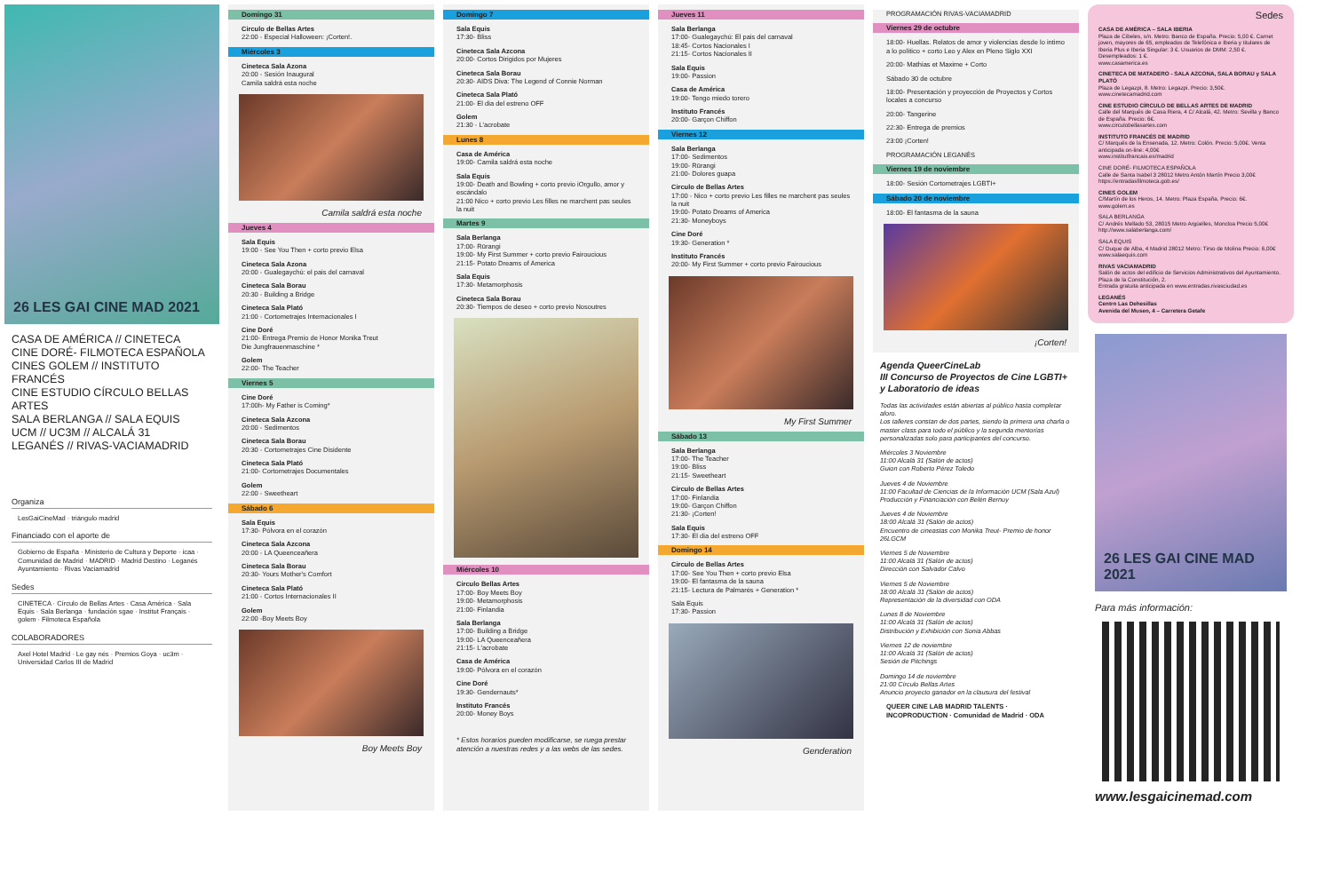26 LES GAI CINE MAD 2021
CASA DE AMÉRICA // CINETECA
CINE DORÉ- FILMOTECA ESPAÑOLA
CINES GOLEM // INSTITUTO FRANCÉS
CINE ESTUDIO CÍRCULO BELLAS ARTES
SALA BERLANGA // SALA EQUIS
UCM // UC3M // ALCALÁ 31
LEGANÉS // RIVAS-VACIAMADRID
Organiza
LesGaiCineMad · triángulo madrid
Financiado con el aporte de
Gobierno de España · Ministerio de Cultura y Deporte · icaa · Comunidad de Madrid · MADRID · Madrid Destino · Leganés Ayuntamiento · Rivas Vaciamadrid
Sedes
CINETECA · Círculo de Bellas Artes · Casa América · Sala Equis · Sala Berlanga · fundación sgae · Institut Français · golem · Filmoteca Española
COLABORADORES
Axel Hotel Madrid · Le gay nés · Premios Goya · uc3m · Universidad Carlos III de Madrid
Domingo 31
Circulo de Bellas Artes
22:00 - Especial Halloween: ¡Corten!.
Miércoles 3
Cineteca Sala Azona
20:00 - Sesión Inaugural
Camila saldrá esta noche
Camila saldrá esta noche
Jueves 4
Sala Equis
19:00 - See You Then + corto previo Elsa
Cineteca Sala Azona
20:00 - Gualegaychú: el pais del carnaval
Cineteca Sala Borau
20:30 - Building a Bridge
Cineteca Sala Plató
21:00 - Cortometrajes Internacionales I
Cine Doré
21:00- Entrega Premio de Honor Monika Treut
Die Jungfrauenmaschine *
Golem
22:00- The Teacher
Viernes 5
Cine Doré
17:00h- My Father is Coming*
Cineteca Sala Azcona
20:00 - Sedimentos
Cineteca Sala Borau
20:30 - Cortometrajes Cine Disidente
Cineteca Sala Plató
21:00- Cortometrajes Documentales
Golem
22:00 - Sweetheart
Sábado 6
Sala Equis
17:30- Pólvora en el corazón
Cineteca Sala Azcona
20:00 - LA Queenceañera
Cineteca Sala Borau
20:30- Yours Mother's Comfort
Cineteca Sala Plató
21:00 - Cortos Internacionales II
Golem
22:00 -Boy Meets Boy
Boy Meets Boy
Domingo 7
Sala Equis
17:30- Bliss
Cineteca Sala Azcona
20:00- Cortos Dirigidos por Mujeres
Cineteca Sala Borau
20:30- AIDS Diva: The Legend of Connie Norman
Cineteca Sala Plató
21:00- El dia del estreno OFF
Golem
21:30 - L'acrobate
Lunes 8
Casa de América
19:00- Camila saldrá esta noche
Sala Equis
19:00- Death and Bowling + corto previo iOrgullo, amor y escándalo
21:00 Nico + corto previo Les filles ne marchent pas seules la nuit
Martes 9
Sala Berlanga
17:00- Rūrangi
19:00- My First Summer + corto previo Fairoucious
21:15- Potato Dreams of America
Sala Equis
17:30- Metamorphosis
Cineteca Sala Borau
20:30- Tiempos de deseo + corto previo Nosoutres
Miércoles 10
Circulo Bellas Artes
17:00- Boy Meets Boy
19:00- Metamorphosis
21:00- Finlandia
Sala Berlanga
17:00- Building a Bridge
19:00- LA Queenceañera
21:15- L'acrobate
Casa de América
19:00- Pólvora en el corazón
Cine Doré
19:30- Gendernauts*
Instituto Francés
20:00- Money Boys
* Estos horarios pueden modificarse, se ruega prestar atención a nuestras redes y a las webs de las sedes.
Jueves 11
Sala Berlanga
17:00- Gualegaychú: El pais del carnaval
18:45- Cortos Nacionales I
21:15- Cortos Nacionales II
Sala Equis
19:00- Passion
Casa de América
19:00- Tengo miedo torero
Instituto Francés
20:00- Garçon Chiffon
Viernes 12
Sala Berlanga
17:00- Sedimentos
19:00- Rūrangi
21:00- Dolores guapa
Circulo de Bellas Artes
17:00 - Nico + corto previo Les filles ne marchent pas seules la nuit
19:00- Potato Dreams of America
21:30- Moneyboys
Cine Doré
19:30- Generation *
Instituto Francés
20:00- My First Summer + corto previo Fairoucious
My First Summer
Sábado 13
Sala Berlanga
17:00- The Teacher
19:00- Bliss
21:15- Sweetheart
Circulo de Bellas Artes
17:00- Finlandia
19:00- Garçon Chiffon
21:30- ¡Corten!
Sala Equis
17:30- El dia del estreno OFF
Domingo 14
Circulo de Bellas Artes
17:00- See You Then + corto previo Elsa
19:00- El fantasma de la sauna
21:15- Lectura de Palmarés + Generation *
Sala Equis
17:30- Passion
Genderation
PROGRAMACIÓN RIVAS-VACIAMADRID
Viernes 29 de octubre
18:00- Huellas. Relatos de amor y violencias desde lo intimo a lo político + corto Leo y Alex en Pleno Siglo XXI
20:00- Mathias et Maxime + Corto
Sábado 30 de octubre
18:00- Presentación y proyección de Proyectos y Cortos locales a concurso
20:00- Tangerine
22:30- Entrega de premios
23:00 ¡Corten!
PROGRAMACIÓN LEGANÉS
Viernes 19 de noviembre
18:00- Sesión Cortometrajes LGBTI+
Sábado 20 de noviembre
18:00- El fantasma de la sauna
¡Corten!
Agenda QueerCineLab
III Concurso de Proyectos de Cine LGBTI+
y Laboratorio de ideas
Todas las actividades están abiertas al público hasta completar aforo.
Los talleres constan de dos partes, siendo la primera una charla o master class para todo el público y la segunda mentorías personalizadas solo para participantes del concurso.
Miércoles 3 Noviembre
11:00 Alcalá 31 (Salón de actos)
Guion con Roberto Pérez Toledo
Jueves 4 de Noviembre
11:00 Facultad de Ciencias de la Información UCM (Sala Azul)
Producción y Financiación con Belén Bernuy
Jueves 4 de Noviembre
18:00 Alcalá 31 (Salón de actos)
Encuentro de cineastas con Monika Treut- Premio de honor 26LGCM
Viernes 5 de Noviembre
11:00 Alcalá 31 (Salón de actos)
Dirección con Salvador Calvo
Viernes 5 de Noviembre
18:00 Alcalá 31 (Salón de actos)
Representación de la diversidad con ODA
Lunes 8 de Noviembre
11:00 Alcalá 31 (Salón de actos)
Distribución y Exhibición con Sonia Abbas
Viernes 12 de noviembre
11:00 Alcalá 31 (Salón de actos)
Sesión de Pitchings
Domingo 14 de noviembre
21:00 Círculo Bellas Artes
Anuncio proyecto ganador en la clausura del festival
QUEER CINE LAB MADRID TALENTS · INCOPRODUCTION · Comunidad de Madrid · ODA
Sedes
CASA DE AMÉRICA – SALA IBERIA
Plaza de Cibeles, s/n. Metro: Banco de España. Precio: 5,00 €. Carnet joven, mayores de 65, empleados de Telefónica e Iberia y titulares de Iberia Plus e Iberia Singular: 3 €. Usuarios de DMM: 2,50 €. Desempleados: 1 €.
www.casamerica.es
CINETECA DE MATADERO - SALA AZCONA, SALA BORAU y SALA PLATÓ
Plaza de Legazpi, 8. Metro: Legazpi. Precio: 3,50€.
www.cinetecamadrid.com
CINE ESTUDIO CÍRCULO DE BELLAS ARTES DE MADRID
Calle del Marqués de Casa Riera, 4 C/ Alcalá, 42. Metro: Sevilla y Banco de España. Precio: 6€.
www.circulobellasartes.com
INSTITUTO FRANCÉS DE MADRID
C/ Marqués de la Ensenada, 12. Metro: Colón. Precio: 5,00€. Venta anticipada on-line: 4,00€
www.institutfrancais.es/madrid
CINE DORÉ- FILMOTECA ESPAÑOLA
Calle de Santa Isabel 3 28012 Metro Antón Martín Precio 3,00€
https://entradasfilmoteca.gob.es/
CINES GOLEM
C/Martín de los Heros, 14. Metro: Plaza España. Precio: 6€.
www.golem.es
SALA BERLANGA
C/ Andrés Mellado 53, 28015 Metro Argüelles, Moncloa Precio 5,00€
http://www.salaberlanga.com/
SALA EQUIS
C/ Duque de Alba, 4 Madrid 28012 Metro: Tirso de Molina Precio: 6,00€
www.salaequis.com
RIVAS VACIAMADRID
Salón de actos del edificio de Servicios Administrativos del Ayuntamiento.
Plaza de la Constitución, 2.
Entrada gratuita anticipada en www.entradas.rivasciudad.es
LEGANÉS
Centro Las Dehesillas
Avenida del Museo, 4 – Carretera Getafe
26 LES GAI CINE MAD 2021
Para más información:
www.lesgaicinemad.com